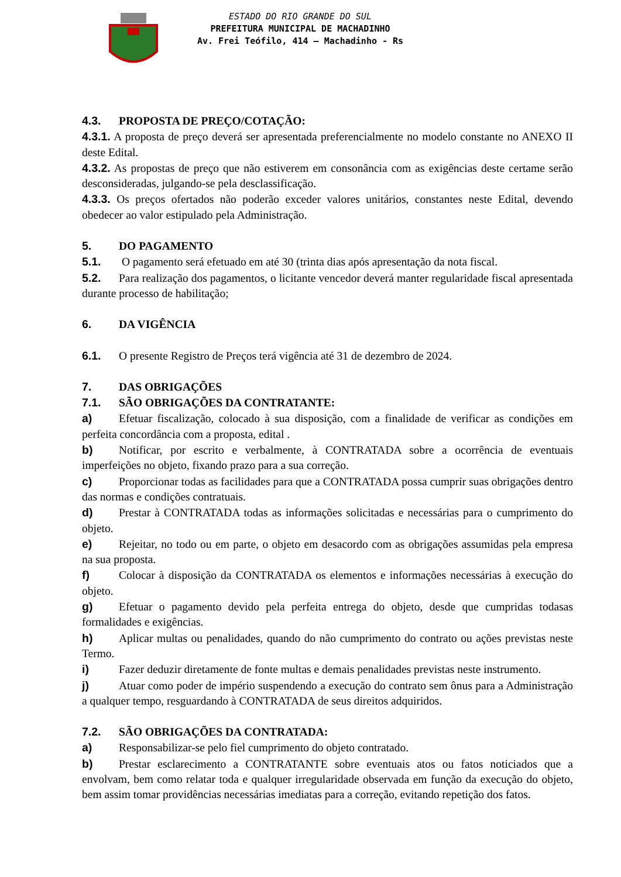ESTADO DO RIO GRANDE DO SUL
PREFEITURA MUNICIPAL DE MACHADINHO
Av. Frei Teófilo, 414 – Machadinho - Rs
4.3. PROPOSTA DE PREÇO/COTAÇÃO:
4.3.1. A proposta de preço deverá ser apresentada preferencialmente no modelo constante no ANEXO II deste Edital.
4.3.2. As propostas de preço que não estiverem em consonância com as exigências deste certame serão desconsideradas, julgando-se pela desclassificação.
4.3.3. Os preços ofertados não poderão exceder valores unitários, constantes neste Edital, devendo obedecer ao valor estipulado pela Administração.
5. DO PAGAMENTO
5.1. O pagamento será efetuado em até 30 (trinta dias após apresentação da nota fiscal.
5.2. Para realização dos pagamentos, o licitante vencedor deverá manter regularidade fiscal apresentada durante processo de habilitação;
6. DA VIGÊNCIA
6.1. O presente Registro de Preços terá vigência até 31 de dezembro de 2024.
7. DAS OBRIGAÇÕES
7.1. SÃO OBRIGAÇÕES DA CONTRATANTE:
a) Efetuar fiscalização, colocado à sua disposição, com a finalidade de verificar as condições em perfeita concordância com a proposta, edital .
b) Notificar, por escrito e verbalmente, à CONTRATADA sobre a ocorrência de eventuais imperfeições no objeto, fixando prazo para a sua correção.
c) Proporcionar todas as facilidades para que a CONTRATADA possa cumprir suas obrigações dentro das normas e condições contratuais.
d) Prestar à CONTRATADA todas as informações solicitadas e necessárias para o cumprimento do objeto.
e) Rejeitar, no todo ou em parte, o objeto em desacordo com as obrigações assumidas pela empresa na sua proposta.
f) Colocar à disposição da CONTRATADA os elementos e informações necessárias à execução do objeto.
g) Efetuar o pagamento devido pela perfeita entrega do objeto, desde que cumpridas todasas formalidades e exigências.
h) Aplicar multas ou penalidades, quando do não cumprimento do contrato ou ações previstas neste Termo.
i) Fazer deduzir diretamente de fonte multas e demais penalidades previstas neste instrumento.
j) Atuar como poder de império suspendendo a execução do contrato sem ônus para a Administração a qualquer tempo, resguardando à CONTRATADA de seus direitos adquiridos.
7.2. SÃO OBRIGAÇÕES DA CONTRATADA:
a) Responsabilizar-se pelo fiel cumprimento do objeto contratado.
b) Prestar esclarecimento a CONTRATANTE sobre eventuais atos ou fatos noticiados que a envolvam, bem como relatar toda e qualquer irregularidade observada em função da execução do objeto, bem assim tomar providências necessárias imediatas para a correção, evitando repetição dos fatos.